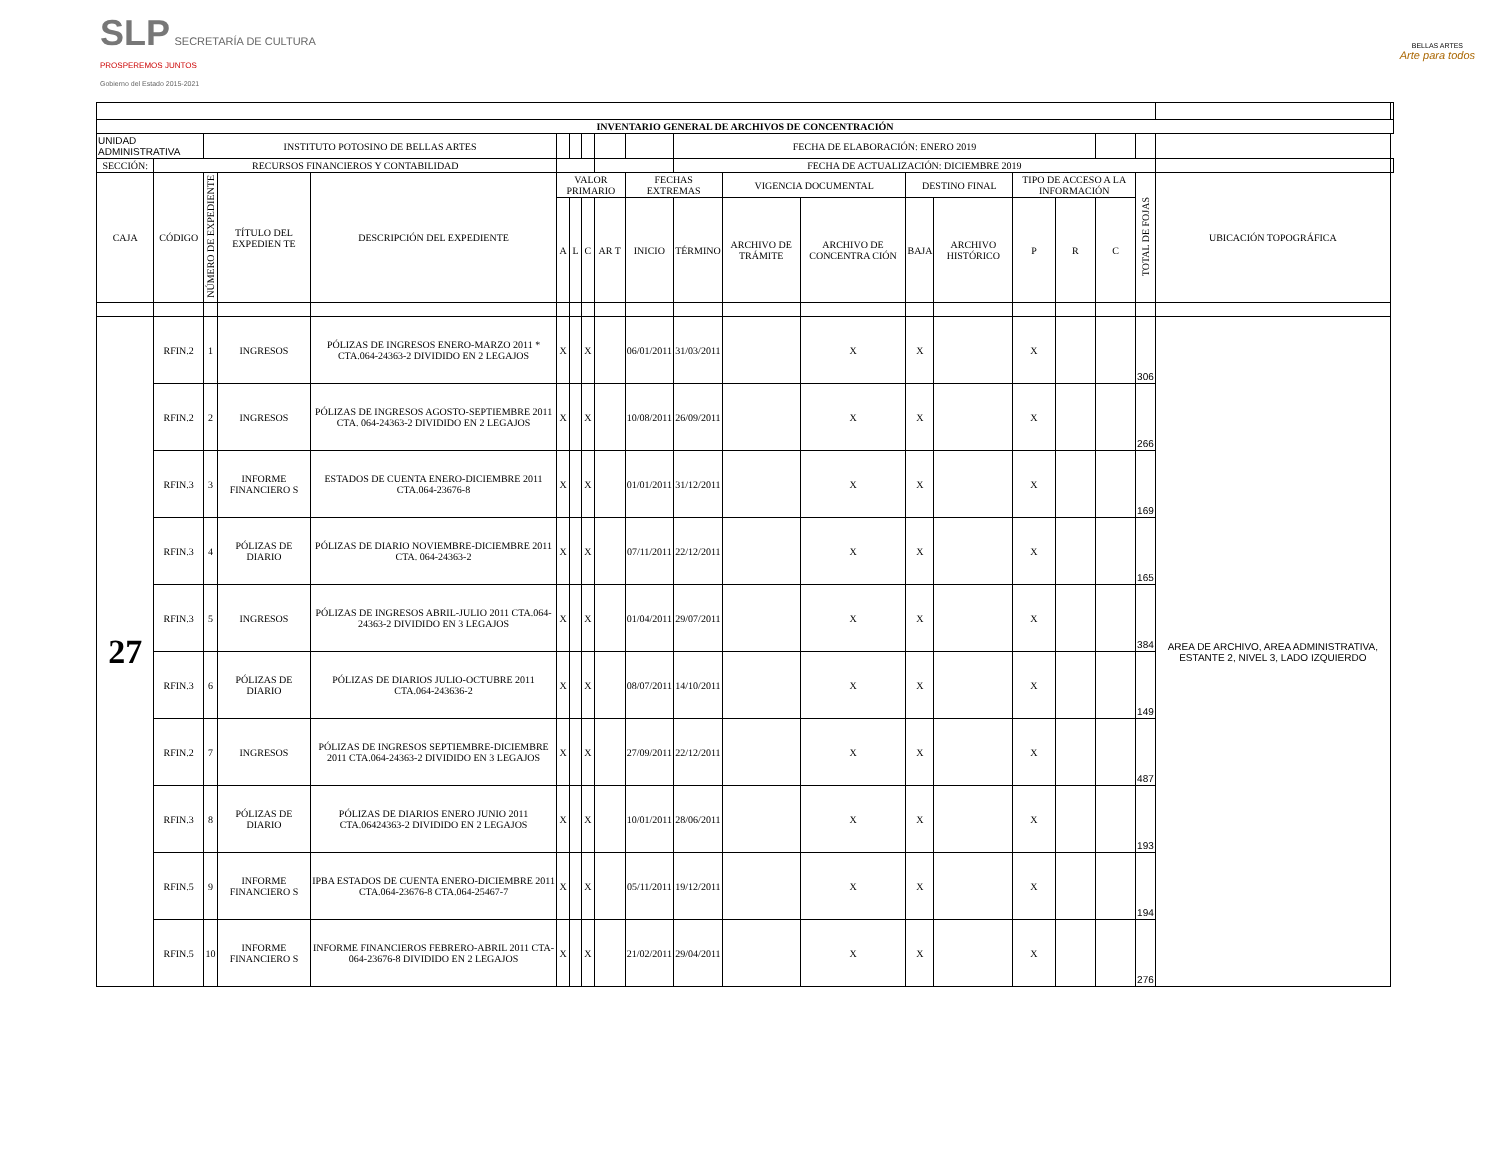SLP SECRETARÍA DE CULTURA
PROSPEREMOS JUNTOS
Gobierno del Estado 2015-2021
BELLAS ARTES
Arte para todos
| INVENTARIO GENERAL DE ARCHIVOS DE CONCENTRACIÓN | | | | | | | | | | | | | | | | | | | | |
| UNIDAD ADMINISTRATIVA | | INSTITUTO POTOSINO DE BELLAS ARTES | | | | | | | | FECHA DE ELABORACIÓN: ENERO 2019 | | | | | | | | | | |
| SECCIÓN: | RECURSOS FINANCIEROS Y CONTABILIDAD | | | | | | | | | FECHA DE ACTUALIZACIÓN: DICIEMBRE 2019 | | | | | | | | | | |
| CAJA | CÓDIGO | NÚMERO DE EXPEDIENTE | TÍTULO DEL EXPEDIEN TE | DESCRIPCIÓN DEL EXPEDIENTE | VALOR PRIMARIO | | | | FECHAS EXTREMAS | | VIGENCIA DOCUMENTAL | | DESTINO FINAL | | TIPO DE ACCESO A LA INFORMACIÓN | | | TOTAL DE FOJAS | UBICACIÓN TOPOGRÁFICA | |
| | | | | | A | L | C | AR T | INICIO | TÉRMINO | ARCHIVO DE TRÁMITE | ARCHIVO DE CONCENTRA CIÓN | BAJA | ARCHIVO HISTÓRICO | P | R | C | | | |
| 27 | RFIN.2 | 1 | INGRESOS | PÓLIZAS DE INGRESOS ENERO-MARZO 2011 * CTA.064-24363-2 DIVIDIDO EN 2 LEGAJOS | X | | X | | 06/01/2011 | 31/03/2011 | | X | X | | X | | | 306 | AREA DE ARCHIVO, AREA ADMINISTRATIVA, ESTANTE 2, NIVEL 3, LADO IZQUIERDO | |
| | RFIN.2 | 2 | INGRESOS | PÓLIZAS DE INGRESOS AGOSTO-SEPTIEMBRE 2011 CTA. 064-24363-2 DIVIDIDO EN 2 LEGAJOS | X | | X | | 10/08/2011 | 26/09/2011 | | X | X | | X | | | 266 | | |
| | RFIN.3 | 3 | INFORME FINANCIERO S | ESTADOS DE CUENTA ENERO-DICIEMBRE 2011 CTA.064-23676-8 | X | | X | | 01/01/2011 | 31/12/2011 | | X | X | | X | | | 169 | | |
| | RFIN.3 | 4 | PÓLIZAS DE DIARIO | PÓLIZAS DE DIARIO NOVIEMBRE-DICIEMBRE 2011 CTA. 064-24363-2 | X | | X | | 07/11/2011 | 22/12/2011 | | X | X | | X | | | 165 | | |
| | RFIN.3 | 5 | INGRESOS | PÓLIZAS DE INGRESOS ABRIL-JULIO 2011 CTA.064-24363-2 DIVIDIDO EN 3 LEGAJOS | X | | X | | 01/04/2011 | 29/07/2011 | | X | X | | X | | | 384 | | |
| | RFIN.3 | 6 | PÓLIZAS DE DIARIO | PÓLIZAS DE DIARIOS JULIO-OCTUBRE 2011 CTA.064-243636-2 | X | | X | | 08/07/2011 | 14/10/2011 | | X | X | | X | | | 149 | | |
| | RFIN.2 | 7 | INGRESOS | PÓLIZAS DE INGRESOS SEPTIEMBRE-DICIEMBRE 2011 CTA.064-24363-2 DIVIDIDO EN 3 LEGAJOS | X | | X | | 27/09/2011 | 22/12/2011 | | X | X | | X | | | 487 | | |
| | RFIN.3 | 8 | PÓLIZAS DE DIARIO | PÓLIZAS DE DIARIOS ENERO JUNIO 2011 CTA.06424363-2 DIVIDIDO EN 2 LEGAJOS | X | | X | | 10/01/2011 | 28/06/2011 | | X | X | | X | | | 193 | | |
| | RFIN.5 | 9 | INFORME FINANCIERO S | IPBA ESTADOS DE CUENTA ENERO-DICIEMBRE 2011 CTA.064-23676-8 CTA.064-25467-7 | X | | X | | 05/11/2011 | 19/12/2011 | | X | X | | X | | | 194 | | |
| | RFIN.5 | 10 | INFORME FINANCIERO S | INFORME FINANCIEROS FEBRERO-ABRIL 2011 CTA-064-23676-8 DIVIDIDO EN 2 LEGAJOS | X | | X | | 21/02/2011 | 29/04/2011 | | X | X | | X | | | 276 | | |